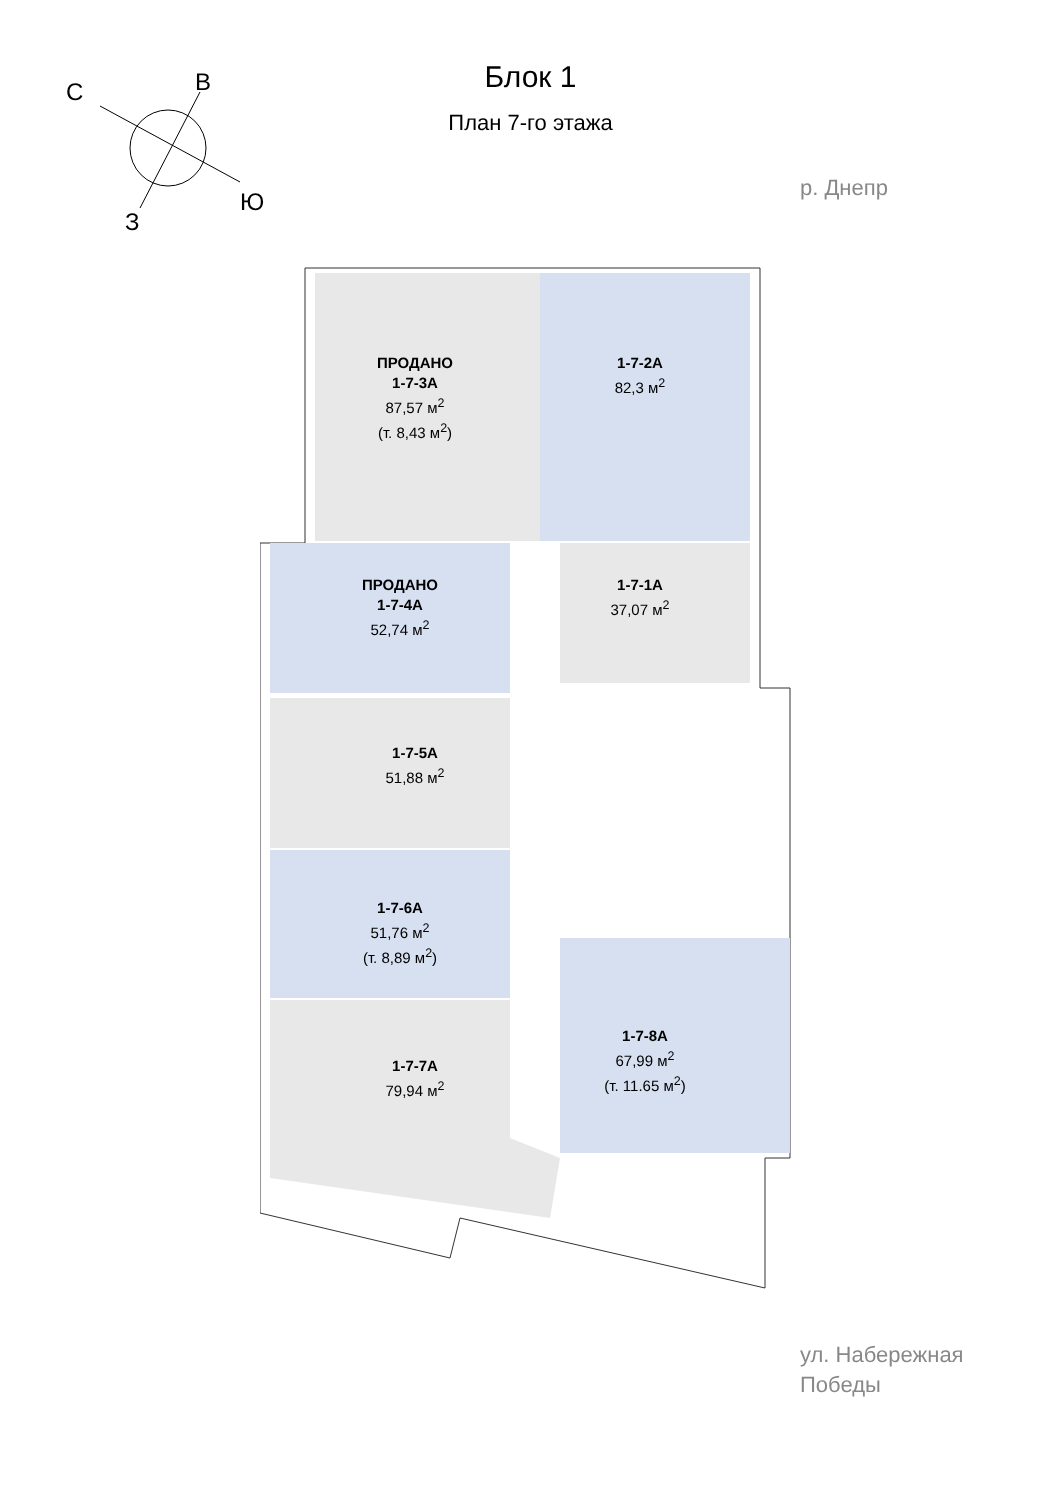Блок 1
План 7-го этажа
р. Днепр
С
В
Ю
З
ПРОДАНО
1-7-3А
87,57 м<sup>2</sup>
(т. 8,43 м<sup>2</sup>)
1-7-2А
82,3 м<sup>2</sup>
ПРОДАНО
1-7-4А
52,74 м<sup>2</sup>
1-7-1А
37,07 м<sup>2</sup>
1-7-5А
51,88 м<sup>2</sup>
1-7-6А
51,76 м<sup>2</sup>
(т. 8,89 м<sup>2</sup>)
1-7-8А
67,99 м<sup>2</sup>
(т. 11.65 м<sup>2</sup>)
1-7-7А
79,94 м<sup>2</sup>
ул. Набережная
Победы